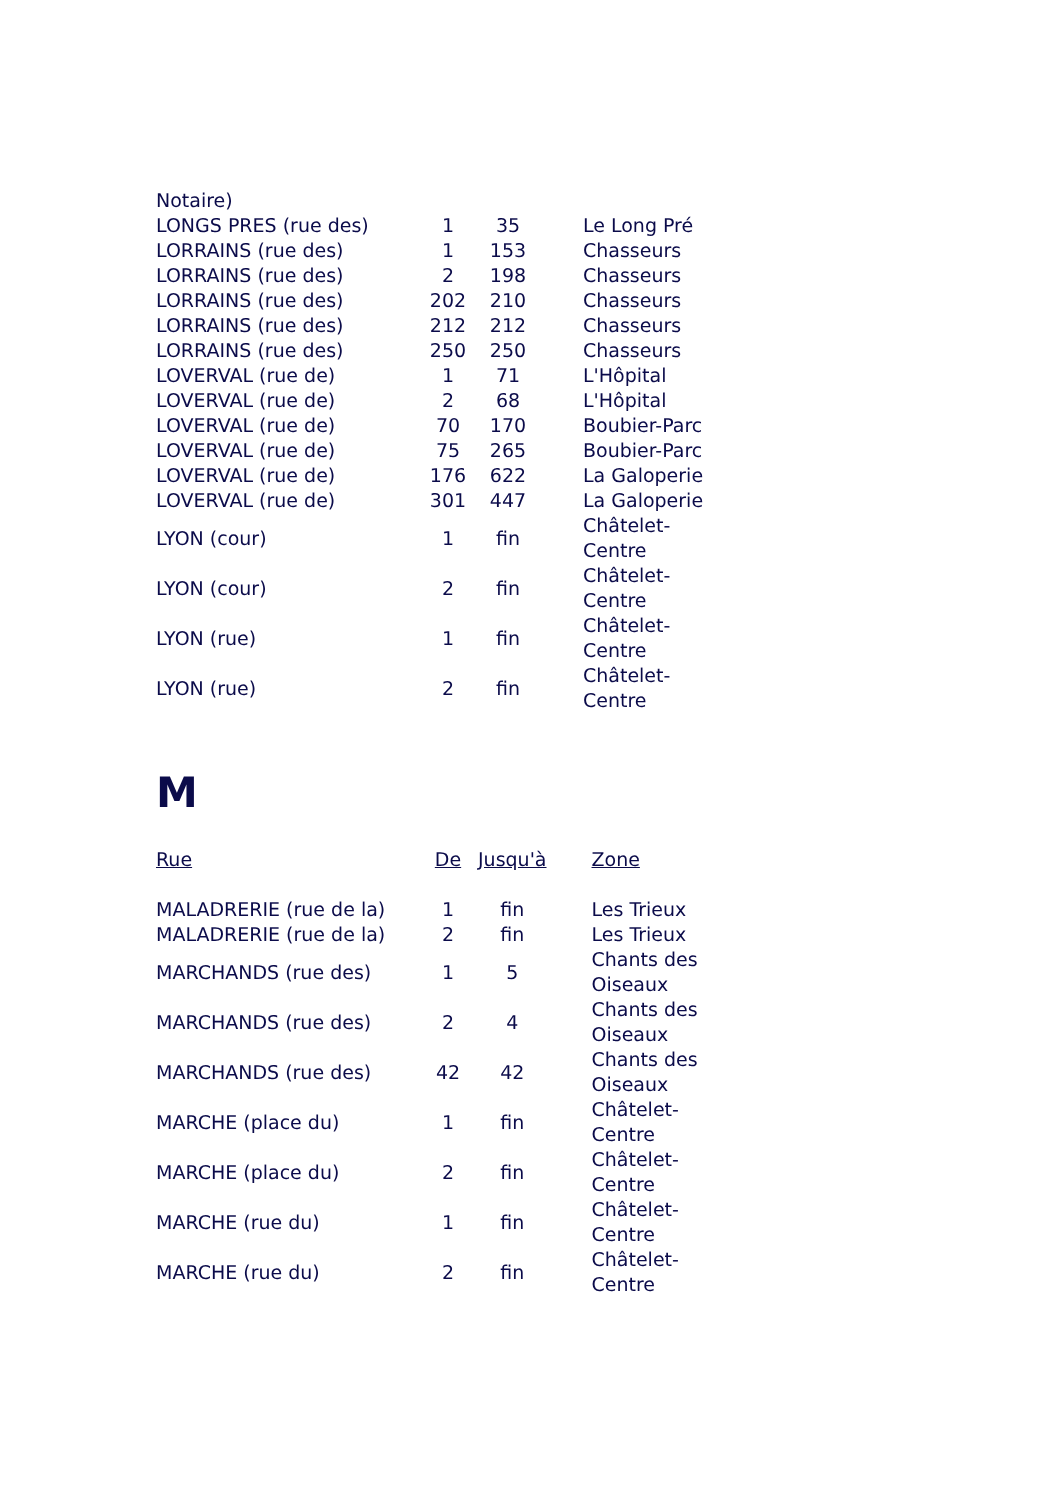| Notaire) | | | | |
| LONGS PRES (rue des) | 1 | 35 | | Le Long Pré |
| LORRAINS (rue des) | 1 | 153 | | Chasseurs |
| LORRAINS (rue des) | 2 | 198 | | Chasseurs |
| LORRAINS (rue des) | 202 | 210 | | Chasseurs |
| LORRAINS (rue des) | 212 | 212 | | Chasseurs |
| LORRAINS (rue des) | 250 | 250 | | Chasseurs |
| LOVERVAL (rue de) | 1 | 71 | | L'Hôpital |
| LOVERVAL (rue de) | 2 | 68 | | L'Hôpital |
| LOVERVAL (rue de) | 70 | 170 | | Boubier-Parc |
| LOVERVAL (rue de) | 75 | 265 | | Boubier-Parc |
| LOVERVAL (rue de) | 176 | 622 | | La Galoperie |
| LOVERVAL (rue de) | 301 | 447 | | La Galoperie |
| LYON (cour) | 1 | fin | | Châtelet- Centre |
| LYON (cour) | 2 | fin | | Châtelet- Centre |
| LYON (rue) | 1 | fin | | Châtelet- Centre |
| LYON (rue) | 2 | fin | | Châtelet- Centre |
M
| Rue | De | Jusqu'à | | Zone |
| --- | --- | --- | --- | --- |
| MALADRERIE (rue de la) | 1 | fin | | Les Trieux |
| MALADRERIE (rue de la) | 2 | fin | | Les Trieux |
| MARCHANDS (rue des) | 1 | 5 | | Chants des Oiseaux |
| MARCHANDS (rue des) | 2 | 4 | | Chants des Oiseaux |
| MARCHANDS (rue des) | 42 | 42 | | Chants des Oiseaux |
| MARCHE (place du) | 1 | fin | | Châtelet- Centre |
| MARCHE (place du) | 2 | fin | | Châtelet- Centre |
| MARCHE (rue du) | 1 | fin | | Châtelet- Centre |
| MARCHE (rue du) | 2 | fin | | Châtelet- Centre |